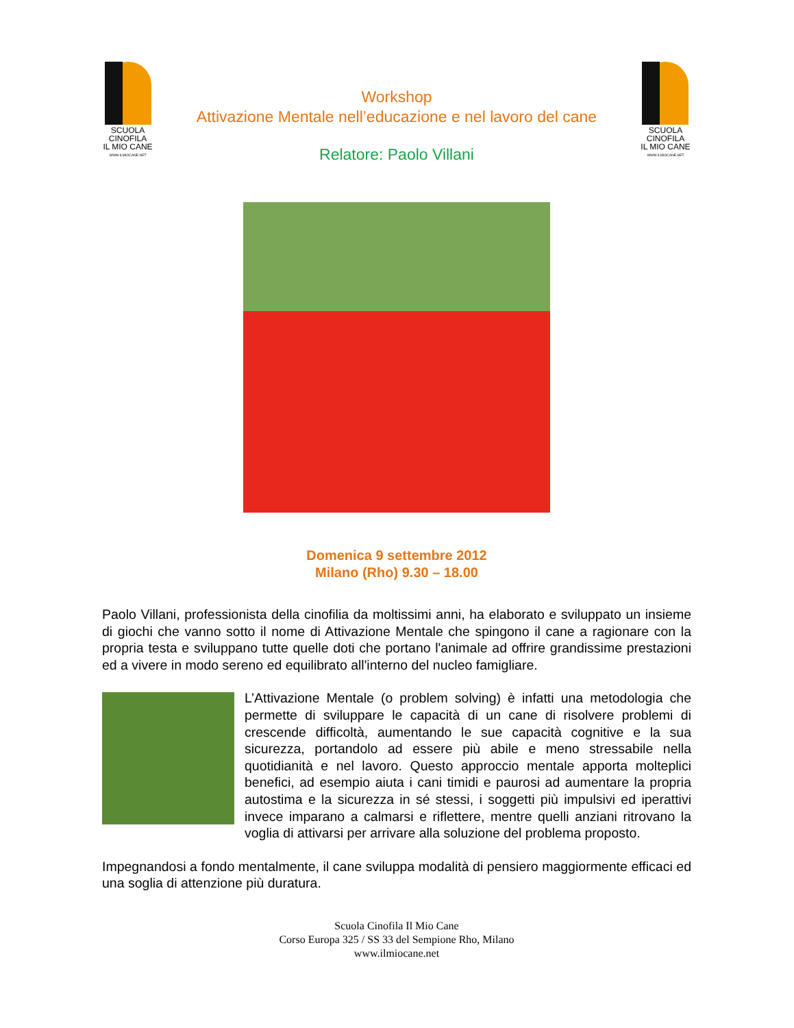SCUOLA
CINOFILA
IL MIO CANE
WWW.ILMIOCANE.NET
Workshop
Attivazione Mentale nell’educazione e nel lavoro del cane
Relatore: Paolo Villani
SCUOLA
CINOFILA
IL MIO CANE
WWW.ILMIOCANE.NET
Domenica 9 settembre 2012
Milano (Rho) 9.30 – 18.00
Paolo Villani, professionista della cinofilia da moltissimi anni, ha elaborato e sviluppato un insieme di giochi che vanno sotto il nome di Attivazione Mentale che spingono il cane a ragionare con la propria testa e sviluppano tutte quelle doti che portano l'animale ad offrire grandissime prestazioni ed a vivere in modo sereno ed equilibrato all'interno del nucleo famigliare.
L’Attivazione Mentale (o problem solving) è infatti una metodologia che permette di sviluppare le capacità di un cane di risolvere problemi di crescende difficoltà, aumentando le sue capacità cognitive e la sua sicurezza, portandolo ad essere più abile e meno stressabile nella quotidianità e nel lavoro. Questo approccio mentale apporta molteplici benefici, ad esempio aiuta i cani timidi e paurosi ad aumentare la propria autostima e la sicurezza in sé stessi, i soggetti più impulsivi ed iperattivi invece imparano a calmarsi e riflettere, mentre quelli anziani ritrovano la voglia di attivarsi per arrivare alla soluzione del problema proposto.
Impegnandosi a fondo mentalmente, il cane sviluppa modalità di pensiero maggiormente efficaci ed una soglia di attenzione più duratura.
Scuola Cinofila Il Mio Cane
Corso Europa 325 / SS 33 del Sempione Rho, Milano
www.ilmiocane.net